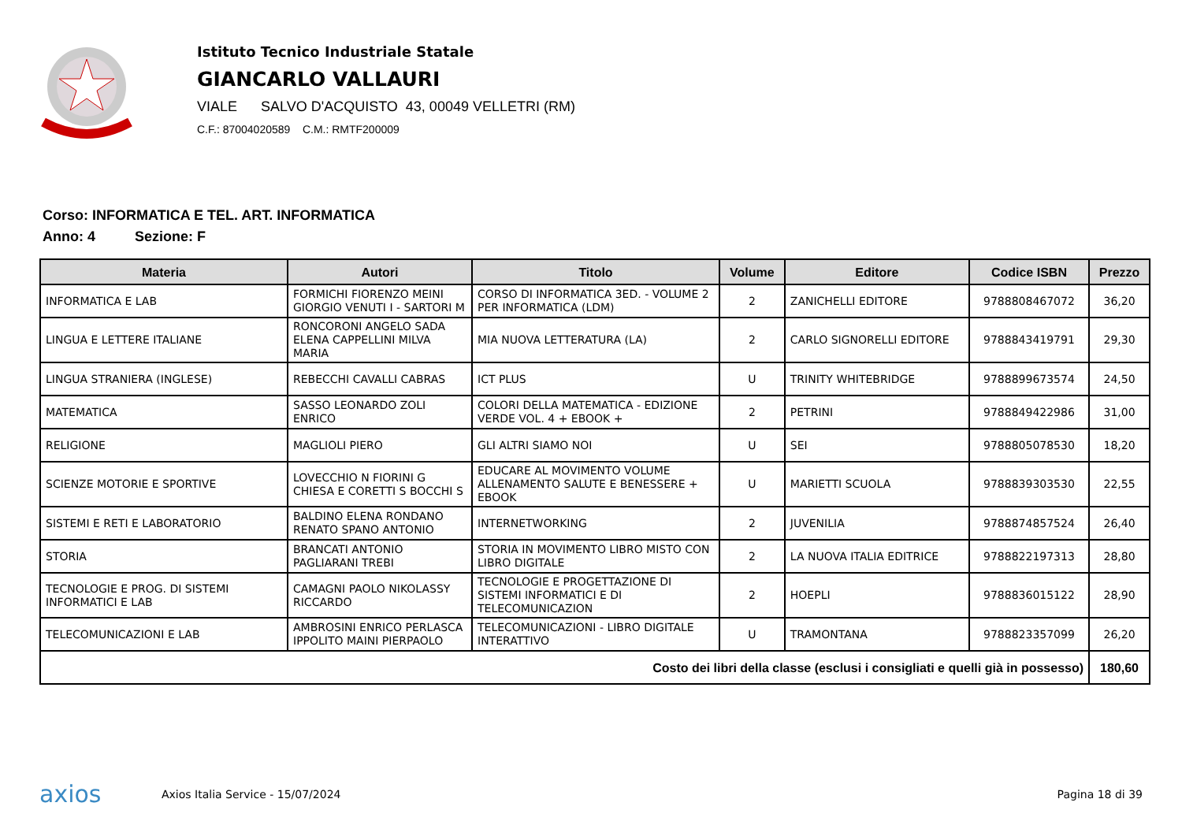Istituto Tecnico Industriale Statale
GIANCARLO VALLAURI
VIALE SALVO D'ACQUISTO 43, 00049 VELLETRI (RM)
C.F.: 87004020589 C.M.: RMTF200009
Corso: INFORMATICA E TEL. ART. INFORMATICA
Anno: 4 Sezione: F
| Materia | Autori | Titolo | Volume | Editore | Codice ISBN | Prezzo |
| --- | --- | --- | --- | --- | --- | --- |
| INFORMATICA E LAB | FORMICHI FIORENZO MEINI GIORGIO VENUTI I - SARTORI M | CORSO DI INFORMATICA 3ED. - VOLUME 2 PER INFORMATICA (LDM) | 2 | ZANICHELLI EDITORE | 9788808467072 | 36,20 |
| LINGUA E LETTERE ITALIANE | RONCORONI ANGELO SADA ELENA CAPPELLINI MILVA MARIA | MIA NUOVA LETTERATURA (LA) | 2 | CARLO SIGNORELLI EDITORE | 9788843419791 | 29,30 |
| LINGUA STRANIERA (INGLESE) | REBECCHI CAVALLI CABRAS | ICT PLUS | U | TRINITY WHITEBRIDGE | 9788899673574 | 24,50 |
| MATEMATICA | SASSO LEONARDO ZOLI ENRICO | COLORI DELLA MATEMATICA - EDIZIONE VERDE VOL. 4 + EBOOK + | 2 | PETRINI | 9788849422986 | 31,00 |
| RELIGIONE | MAGLIOLI PIERO | GLI ALTRI SIAMO NOI | U | SEI | 9788805078530 | 18,20 |
| SCIENZE MOTORIE E SPORTIVE | LOVECCHIO N FIORINI G CHIESA E CORETTI S BOCCHI S | EDUCARE AL MOVIMENTO VOLUME ALLENAMENTO SALUTE E BENESSERE + EBOOK | U | MARIETTI SCUOLA | 9788839303530 | 22,55 |
| SISTEMI E RETI E LABORATORIO | BALDINO ELENA RONDANO RENATO SPANO ANTONIO | INTERNETWORKING | 2 | JUVENILIA | 9788874857524 | 26,40 |
| STORIA | BRANCATI ANTONIO PAGLIARANI TREBI | STORIA IN MOVIMENTO LIBRO MISTO CON LIBRO DIGITALE | 2 | LA NUOVA ITALIA EDITRICE | 9788822197313 | 28,80 |
| TECNOLOGIE E PROG. DI SISTEMI INFORMATICI E LAB | CAMAGNI PAOLO NIKOLASSY RICCARDO | TECNOLOGIE E PROGETTAZIONE DI SISTEMI INFORMATICI E DI TELECOMUNICAZION | 2 | HOEPLI | 9788836015122 | 28,90 |
| TELECOMUNICAZIONI E LAB | AMBROSINI ENRICO PERLASCA IPPOLITO MAINI PIERPAOLO | TELECOMUNICAZIONI - LIBRO DIGITALE INTERATTIVO | U | TRAMONTANA | 9788823357099 | 26,20 |
| Costo dei libri della classe (esclusi i consigliati e quelli già in possesso) | | | | | | 180,60 |
axios Axios Italia Service - 15/07/2024 Pagina 18 di 39